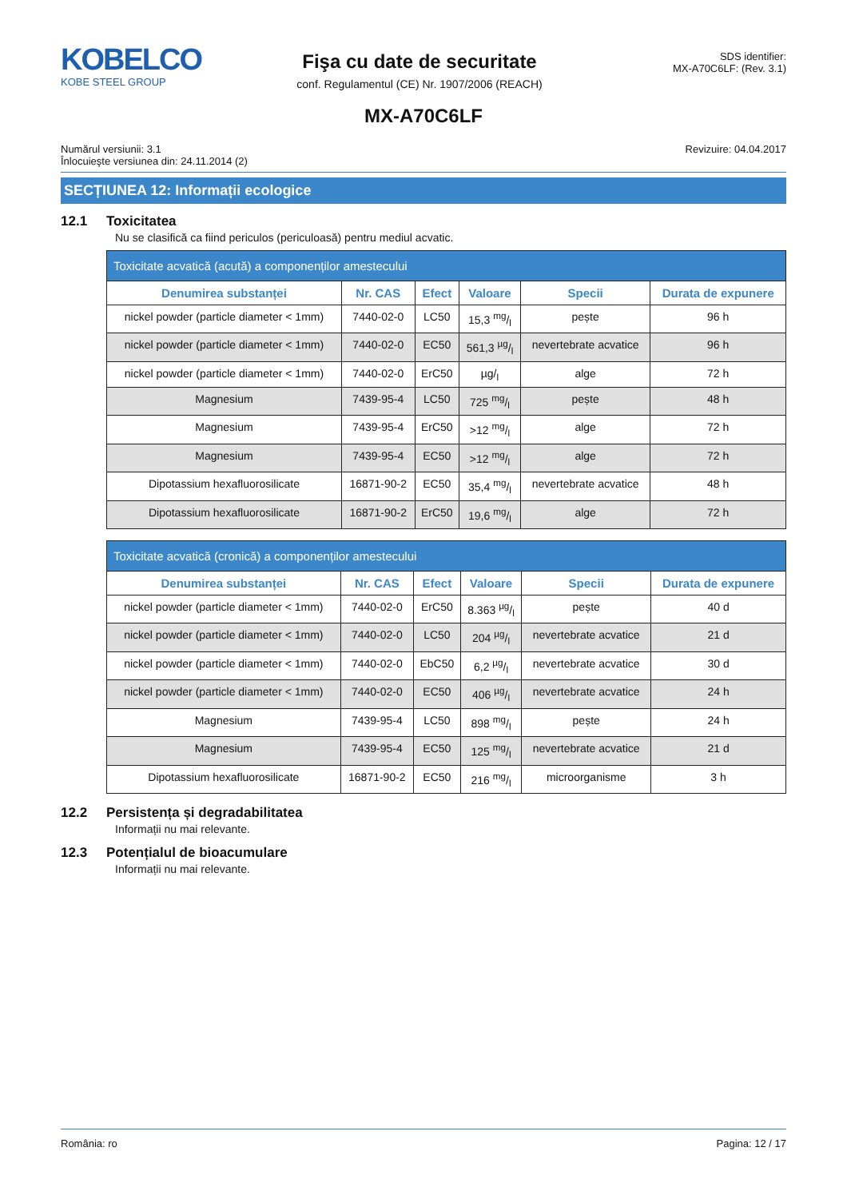KOBELCO
KOBE STEEL GROUP
Fişa cu date de securitate
conf. Regulamentul (CE) Nr. 1907/2006 (REACH)
SDS identifier:
MX-A70C6LF: (Rev. 3.1)
MX-A70C6LF
Numărul versiunii: 3.1
Înlocuieşte versiunea din: 24.11.2014 (2)
Revizuire: 04.04.2017
SECȚIUNEA 12: Informații ecologice
12.1 Toxicitatea
Nu se clasifică ca fiind periculos (periculoasă) pentru mediul acvatic.
| Toxicitate acvatică (acută) a componenților amestecului | | | | | |
| --- | --- | --- | --- | --- | --- |
| Denumirea substanței | Nr. CAS | Efect | Valoare | Specii | Durata de expunere |
| nickel powder (particle diameter < 1mm) | 7440-02-0 | LC50 | 15,3 mg/l | pește | 96 h |
| nickel powder (particle diameter < 1mm) | 7440-02-0 | EC50 | 561,3 µg/l | nevertebrate acvatice | 96 h |
| nickel powder (particle diameter < 1mm) | 7440-02-0 | ErC50 | µg/<sub>l</sub> | alge | 72 h |
| Magnesium | 7439-95-4 | LC50 | 725 mg/l | pește | 48 h |
| Magnesium | 7439-95-4 | ErC50 | >12 mg/l | alge | 72 h |
| Magnesium | 7439-95-4 | EC50 | >12 mg/l | alge | 72 h |
| Dipotassium hexafluorosilicate | 16871-90-2 | EC50 | 35,4 mg/l | nevertebrate acvatice | 48 h |
| Dipotassium hexafluorosilicate | 16871-90-2 | ErC50 | 19,6 mg/l | alge | 72 h |
| Toxicitate acvatică (cronică) a componenților amestecului | | | | | |
| --- | --- | --- | --- | --- | --- |
| Denumirea substanței | Nr. CAS | Efect | Valoare | Specii | Durata de expunere |
| nickel powder (particle diameter < 1mm) | 7440-02-0 | ErC50 | 8.363 µg/l | pește | 40 d |
| nickel powder (particle diameter < 1mm) | 7440-02-0 | LC50 | 204 µg/l | nevertebrate acvatice | 21 d |
| nickel powder (particle diameter < 1mm) | 7440-02-0 | EbC50 | 6,2 µg/l | nevertebrate acvatice | 30 d |
| nickel powder (particle diameter < 1mm) | 7440-02-0 | EC50 | 406 µg/l | nevertebrate acvatice | 24 h |
| Magnesium | 7439-95-4 | LC50 | 898 mg/l | pește | 24 h |
| Magnesium | 7439-95-4 | EC50 | 125 mg/l | nevertebrate acvatice | 21 d |
| Dipotassium hexafluorosilicate | 16871-90-2 | EC50 | 216 mg/l | microorganisme | 3 h |
12.2 Persistența și degradabilitatea
Informații nu mai relevante.
12.3 Potențialul de bioacumulare
Informații nu mai relevante.
România: ro Pagina: 12 / 17